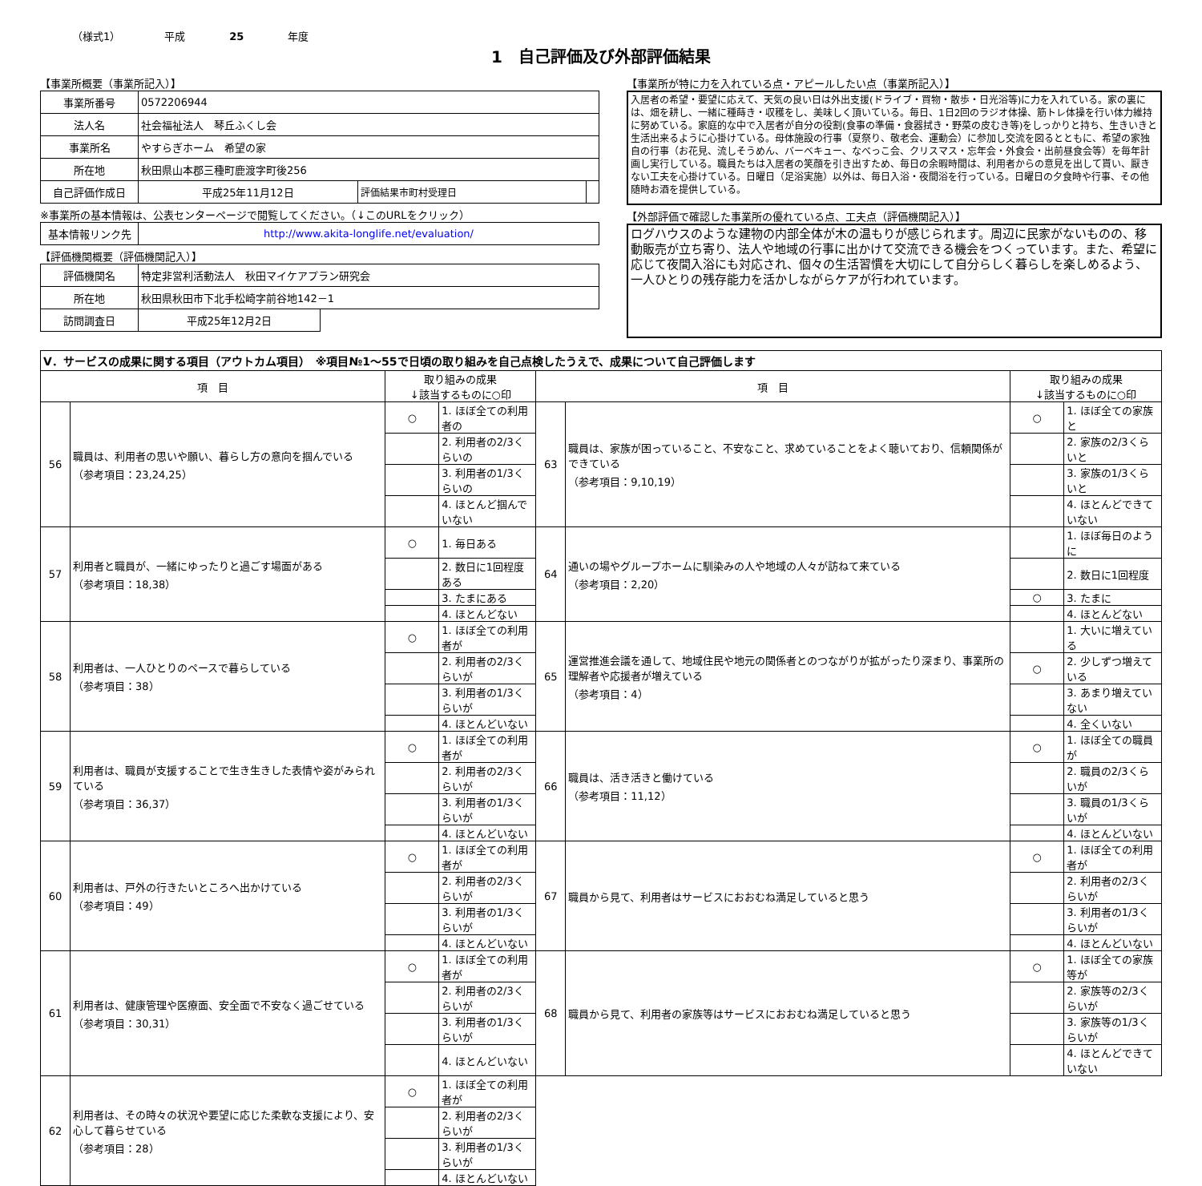（様式1） 平成 25 年度
1　自己評価及び外部評価結果
【事業所概要（事業所記入）】
| 事業所番号 | 0572206944 | | |
| 法人名 | 社会福祉法人 琴丘ふくし会 | | |
| 事業所名 | やすらぎホーム 希望の家 | | |
| 所在地 | 秋田県山本郡三種町鹿渡字町後256 | | |
| 自己評価作成日 | 平成25年11月12日 | 評価結果市町村受理日 | |
※事業所の基本情報は、公表センターページで閲覧してください。（↓このURLをクリック）
| 基本情報リンク先 | http://www.akita-longlife.net/evaluation/ |
【評価機関概要（評価機関記入）】
| 評価機関名 | 特定非営利活動法人 秋田マイケアプラン研究会 | |
| 所在地 | 秋田県秋田市下北手松崎字前谷地142－1 | |
| 訪問調査日 | 平成25年12月2日 | |
【事業所が特に力を入れている点・アピールしたい点（事業所記入）】
入居者の希望・要望に応えて、天気の良い日は外出支援(ドライブ・買物・散歩・日光浴等)に力を入れている。家の裏には、畑を耕し、一緒に種蒔き・収穫をし、美味しく頂いている。毎日、1日2回のラジオ体操、筋トレ体操を行い体力維持に努めている。家庭的な中で入居者が自分の役割(食事の準備・食器拭き・野菜の皮むき等)をしっかりと持ち、生きいきと生活出来るように心掛けている。母体施設の行事（夏祭り、敬老会、運動会）に参加し交流を図るとともに、希望の家独自の行事（お花見、流しそうめん、バーベキュー、なべっこ会、クリスマス・忘年会・外食会・出前昼食会等）を毎年計画し実行している。職員たちは入居者の笑顔を引き出すため、毎日の余暇時間は、利用者からの意見を出して貰い、厭きない工夫を心掛けている。日曜日（足浴実施）以外は、毎日入浴・夜間浴を行っている。日曜日の夕食時や行事、その他随時お酒を提供している。
【外部評価で確認した事業所の優れている点、工夫点（評価機関記入）】
ログハウスのような建物の内部全体が木の温もりが感じられます。周辺に民家がないものの、移動販売が立ち寄り、法人や地域の行事に出かけて交流できる機会をつくっています。また、希望に応じて夜間入浴にも対応され、個々の生活習慣を大切にして自分らしく暮らしを楽しめるよう、一人ひとりの残存能力を活かしながらケアが行われています。
| Ⅴ．サービスの成果に関する項目（アウトカム項目） ※項目№1～55で日頃の取り組みを自己点検したうえで、成果について自己評価します | | | | | | | |
| 項 目 | | 取り組みの成果 ↓該当するものに○印 | | 項 目 | | 取り組みの成果 ↓該当するものに○印 | |
| 56 | 職員は、利用者の思いや願い、暮らし方の意向を掴んでいる （参考項目：23,24,25） | ○ | 1. ほぼ全ての利用者の | 63 | 職員は、家族が困っていること、不安なこと、求めていることをよく聴いており、信頼関係ができている （参考項目：9,10,19） | ○ | 1. ほぼ全ての家族と |
| | | | 2. 利用者の2/3くらいの | | | | 2. 家族の2/3くらいと |
| | | | 3. 利用者の1/3くらいの | | | | 3. 家族の1/3くらいと |
| | | | 4. ほとんど掴んでいない | | | | 4. ほとんどできていない |
| 57 | 利用者と職員が、一緒にゆったりと過ごす場面がある （参考項目：18,38） | ○ | 1. 毎日ある | 64 | 通いの場やグループホームに馴染みの人や地域の人々が訪ねて来ている （参考項目：2,20） | | 1. ほぼ毎日のように |
| | | | 2. 数日に1回程度ある | | | | 2. 数日に1回程度 |
| | | | 3. たまにある | | | ○ | 3. たまに |
| | | | 4. ほとんどない | | | | 4. ほとんどない |
| 58 | 利用者は、一人ひとりのペースで暮らしている （参考項目：38） | ○ | 1. ほぼ全ての利用者が | 65 | 運営推進会議を通して、地域住民や地元の関係者とのつながりが拡がったり深まり、事業所の理解者や応援者が増えている （参考項目：4） | | 1. 大いに増えている |
| | | | 2. 利用者の2/3くらいが | | | ○ | 2. 少しずつ増えている |
| | | | 3. 利用者の1/3くらいが | | | | 3. あまり増えていない |
| | | | 4. ほとんどいない | | | | 4. 全くいない |
| 59 | 利用者は、職員が支援することで生き生きした表情や姿がみられている （参考項目：36,37） | ○ | 1. ほぼ全ての利用者が | 66 | 職員は、活き活きと働けている （参考項目：11,12） | ○ | 1. ほぼ全ての職員が |
| | | | 2. 利用者の2/3くらいが | | | | 2. 職員の2/3くらいが |
| | | | 3. 利用者の1/3くらいが | | | | 3. 職員の1/3くらいが |
| | | | 4. ほとんどいない | | | | 4. ほとんどいない |
| 60 | 利用者は、戸外の行きたいところへ出かけている （参考項目：49） | ○ | 1. ほぼ全ての利用者が | 67 | 職員から見て、利用者はサービスにおおむね満足していると思う | ○ | 1. ほぼ全ての利用者が |
| | | | 2. 利用者の2/3くらいが | | | | 2. 利用者の2/3くらいが |
| | | | 3. 利用者の1/3くらいが | | | | 3. 利用者の1/3くらいが |
| | | | 4. ほとんどいない | | | | 4. ほとんどいない |
| 61 | 利用者は、健康管理や医療面、安全面で不安なく過ごせている （参考項目：30,31） | ○ | 1. ほぼ全ての利用者が | 68 | 職員から見て、利用者の家族等はサービスにおおむね満足していると思う | ○ | 1. ほぼ全ての家族等が |
| | | | 2. 利用者の2/3くらいが | | | | 2. 家族等の2/3くらいが |
| | | | 3. 利用者の1/3くらいが | | | | 3. 家族等の1/3くらいが |
| | | | 4. ほとんどいない | | | | 4. ほとんどできていない |
| 62 | 利用者は、その時々の状況や要望に応じた柔軟な支援により、安心して暮らせている （参考項目：28） | ○ | 1. ほぼ全ての利用者が | | | | |
| | | | 2. 利用者の2/3くらいが | | | | |
| | | | 3. 利用者の1/3くらいが | | | | |
| | | | 4. ほとんどいない | | | | |